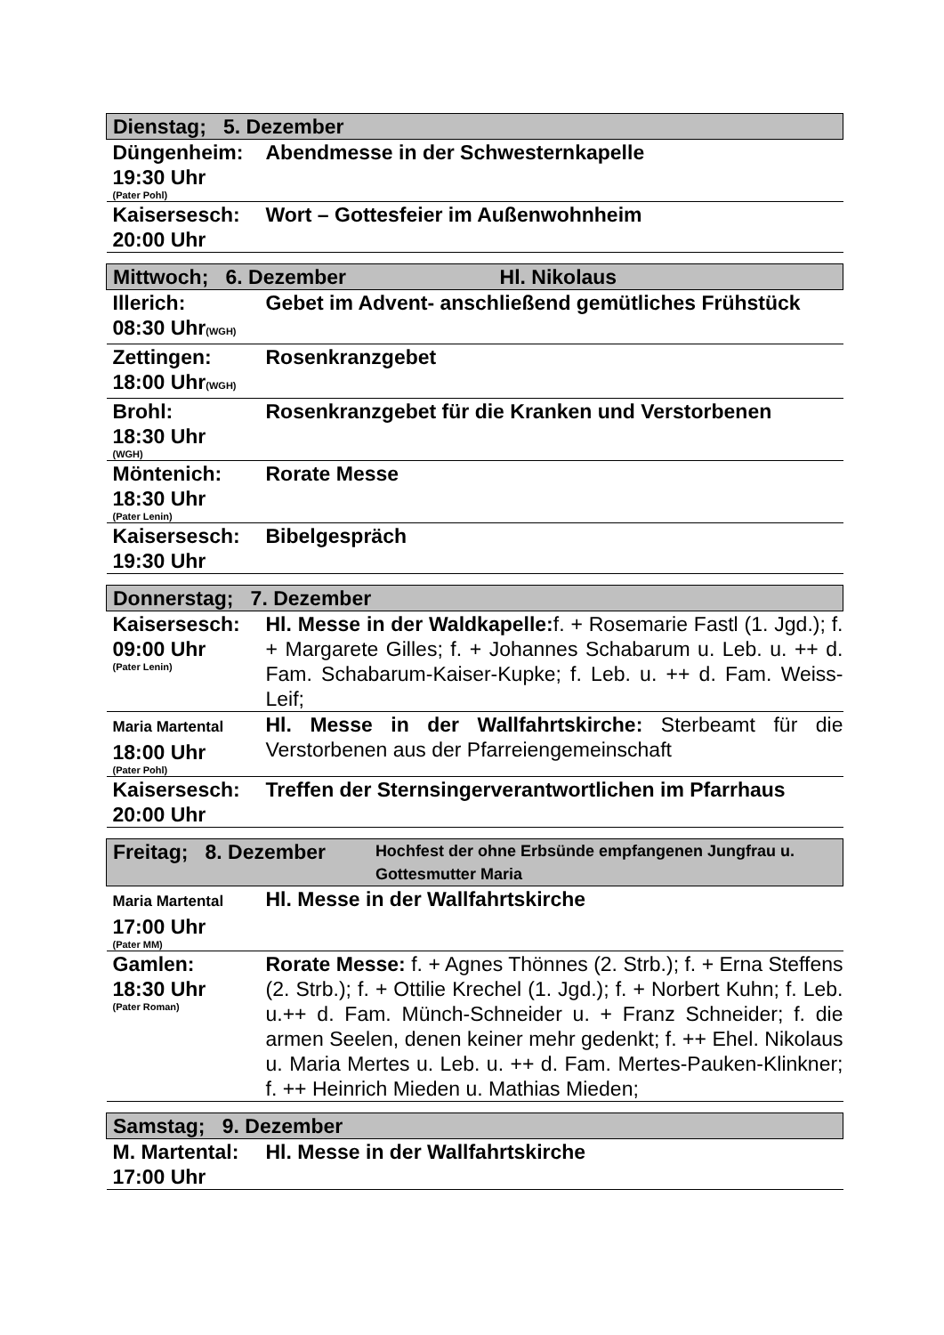| Dienstag; 5. Dezember | |
| Düngenheim: 19:30 Uhr (Pater Pohl) | Abendmesse in der Schwesternkapelle |
| Kaisersesch: 20:00 Uhr | Wort – Gottesfeier im Außenwohnheim |
| Mittwoch; 6. Dezember Hl. Nikolaus | |
| Illerich: 08:30 Uhr (WGH) | Gebet im Advent- anschließend gemütliches Frühstück |
| Zettingen: 18:00 Uhr (WGH) | Rosenkranzgebet |
| Brohl: 18:30 Uhr (WGH) | Rosenkranzgebet für die Kranken und Verstorbenen |
| Möntenich: 18:30 Uhr (Pater Lenin) | Rorate Messe |
| Kaisersesch: 19:30 Uhr | Bibelgespräch |
| Donnerstag; 7. Dezember | |
| Kaisersesch: 09:00 Uhr (Pater Lenin) | Hl. Messe in der Waldkapelle: f. + Rosemarie Fastl (1. Jgd.); f. + Margarete Gilles; f. + Johannes Schabarum u. Leb. u. ++ d. Fam. Schabarum-Kaiser-Kupke; f. Leb. u. ++ d. Fam. Weiss-Leif; |
| Maria Martental 18:00 Uhr (Pater Pohl) | Hl. Messe in der Wallfahrtskirche: Sterbeamt für die Verstorbenen aus der Pfarreiengemeinschaft |
| Kaisersesch: 20:00 Uhr | Treffen der Sternsingerverantwortlichen im Pfarrhaus |
| Freitag; 8. Dezember Hochfest der ohne Erbsünde empfangenen Jungfrau u. Gottesmutter Maria | |
| Maria Martental 17:00 Uhr (Pater MM) | Hl. Messe in der Wallfahrtskirche |
| Gamlen: 18:30 Uhr (Pater Roman) | Rorate Messe: f. + Agnes Thönnes (2. Strb.); f. + Erna Steffens (2. Strb.); f. + Ottilie Krechel (1. Jgd.); f. + Norbert Kuhn; f. Leb. u.++ d. Fam. Münch-Schneider u. + Franz Schneider; f. die armen Seelen, denen keiner mehr gedenkt; f. ++ Ehel. Nikolaus u. Maria Mertes u. Leb. u. ++ d. Fam. Mertes-Pauken-Klinkner; f. ++ Heinrich Mieden u. Mathias Mieden; |
| Samstag; 9. Dezember | |
| M. Martental: 17:00 Uhr | Hl. Messe in der Wallfahrtskirche |